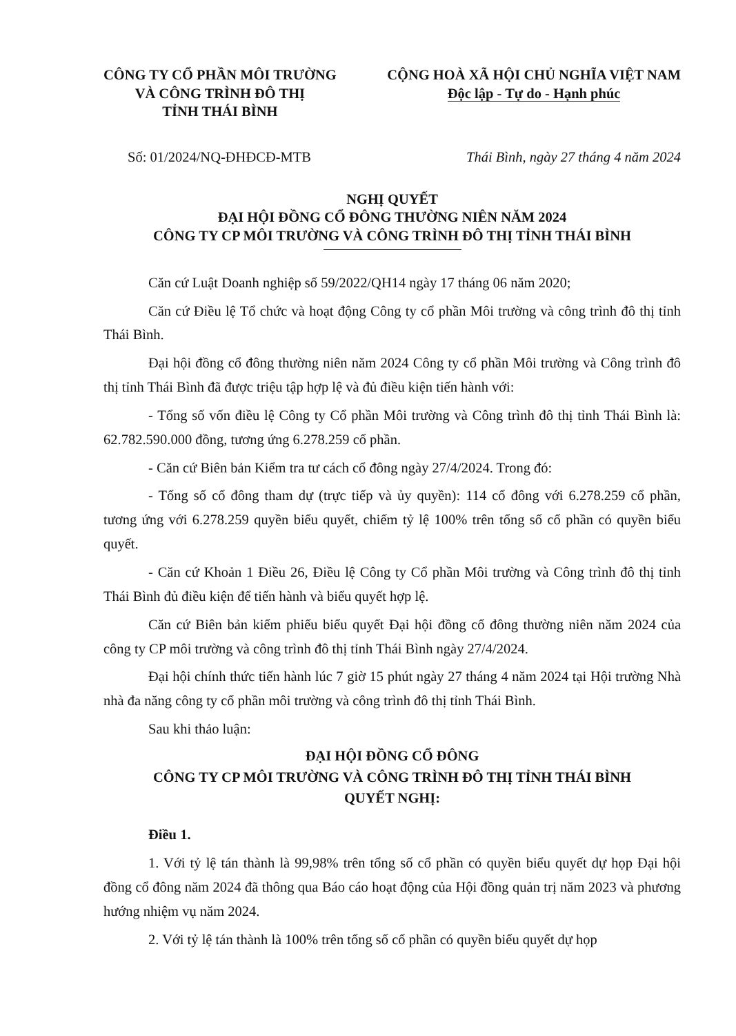CÔNG TY CỔ PHẦN MÔI TRƯỜNG
VÀ CÔNG TRÌNH ĐÔ THỊ
TỈNH THÁI BÌNH
CỘNG HOÀ XÃ HỘI CHỦ NGHĨA VIỆT NAM
Độc lập - Tự do - Hạnh phúc
Số: 01/2024/NQ-ĐHĐCĐ-MTB Thái Bình, ngày 27 tháng 4 năm 2024
NGHỊ QUYẾT
ĐẠI HỘI ĐỒNG CỔ ĐÔNG THƯỜNG NIÊN NĂM 2024
CÔNG TY CP MÔI TRƯỜNG VÀ CÔNG TRÌNH ĐÔ THỊ TỈNH THÁI BÌNH
Căn cứ Luật Doanh nghiệp số 59/2022/QH14 ngày 17 tháng 06 năm 2020;
Căn cứ Điều lệ Tổ chức và hoạt động Công ty cổ phần Môi trường và công trình đô thị tỉnh Thái Bình.
Đại hội đồng cổ đông thường niên năm 2024 Công ty cổ phần Môi trường và Công trình đô thị tỉnh Thái Bình đã được triệu tập hợp lệ và đủ điều kiện tiến hành với:
- Tổng số vốn điều lệ Công ty Cổ phần Môi trường và Công trình đô thị tỉnh Thái Bình là: 62.782.590.000 đồng, tương ứng 6.278.259 cổ phần.
- Căn cứ Biên bản Kiểm tra tư cách cổ đông ngày 27/4/2024. Trong đó:
- Tổng số cổ đông tham dự (trực tiếp và ủy quyền): 114 cổ đông với 6.278.259 cổ phần, tương ứng với 6.278.259 quyền biểu quyết, chiếm tỷ lệ 100% trên tổng số cổ phần có quyền biểu quyết.
- Căn cứ Khoản 1 Điều 26, Điều lệ Công ty Cổ phần Môi trường và Công trình đô thị tỉnh Thái Bình đủ điều kiện để tiến hành và biểu quyết hợp lệ.
Căn cứ Biên bản kiểm phiếu biểu quyết Đại hội đồng cổ đông thường niên năm 2024 của công ty CP môi trường và công trình đô thị tỉnh Thái Bình ngày 27/4/2024.
Đại hội chính thức tiến hành lúc 7 giờ 15 phút ngày 27 tháng 4 năm 2024 tại Hội trường Nhà nhà đa năng công ty cổ phần môi trường và công trình đô thị tỉnh Thái Bình.
Sau khi thảo luận:
ĐẠI HỘI ĐỒNG CỔ ĐÔNG
CÔNG TY CP MÔI TRƯỜNG VÀ CÔNG TRÌNH ĐÔ THỊ TỈNH THÁI BÌNH
QUYẾT NGHỊ:
Điều 1.
1. Với tỷ lệ tán thành là 99,98% trên tổng số cổ phần có quyền biểu quyết dự họp Đại hội đồng cổ đông năm 2024 đã thông qua Báo cáo hoạt động của Hội đồng quản trị năm 2023 và phương hướng nhiệm vụ năm 2024.
2. Với tỷ lệ tán thành là 100% trên tổng số cổ phần có quyền biểu quyết dự họp